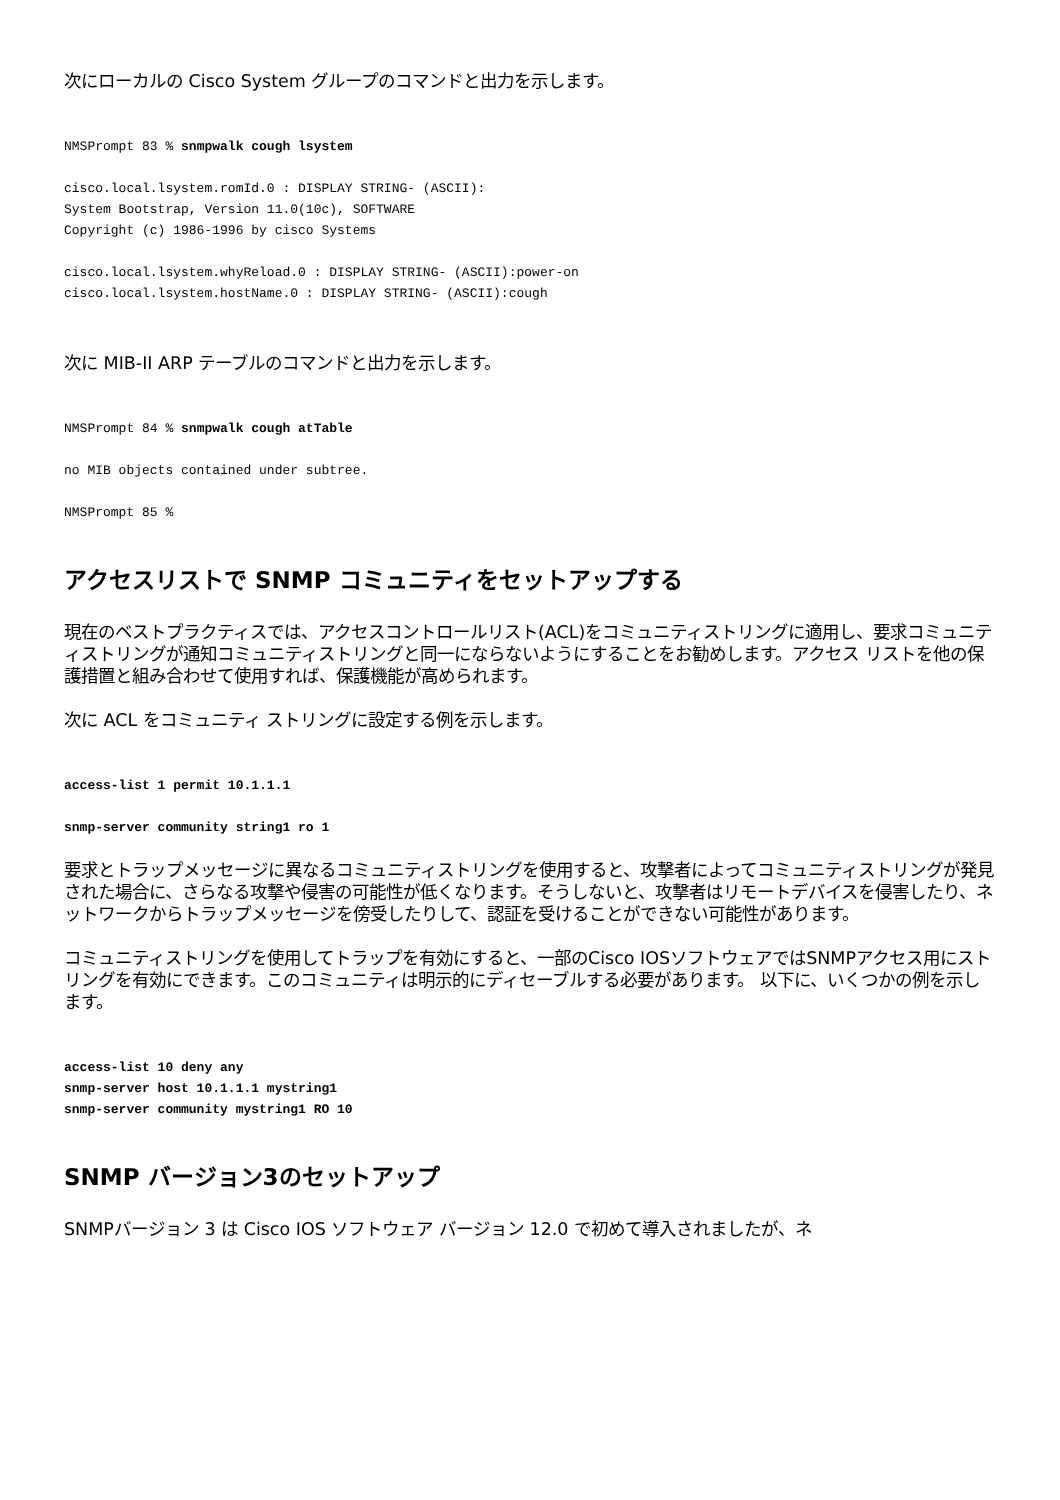次にローカルの Cisco System グループのコマンドと出力を示します。
NMSPrompt 83 % snmpwalk cough lsystem
cisco.local.lsystem.romId.0 : DISPLAY STRING- (ASCII):
System Bootstrap, Version 11.0(10c), SOFTWARE
Copyright (c) 1986-1996 by cisco Systems
cisco.local.lsystem.whyReload.0 : DISPLAY STRING- (ASCII):power-on
cisco.local.lsystem.hostName.0 : DISPLAY STRING- (ASCII):cough
次に MIB-II ARP テーブルのコマンドと出力を示します。
NMSPrompt 84 % snmpwalk cough atTable
no MIB objects contained under subtree.
NMSPrompt 85 %
アクセスリストで SNMP コミュニティをセットアップする
現在のベストプラクティスでは、アクセスコントロールリスト(ACL)をコミュニティストリングに適用し、要求コミュニティストリングが通知コミュニティストリングと同一にならないようにすることをお勧めします。アクセス リストを他の保護措置と組み合わせて使用すれば、保護機能が高められます。
次に ACL をコミュニティ ストリングに設定する例を示します。
access-list 1 permit 10.1.1.1
snmp-server community string1 ro 1
要求とトラップメッセージに異なるコミュニティストリングを使用すると、攻撃者によってコミュニティストリングが発見された場合に、さらなる攻撃や侵害の可能性が低くなります。そうしないと、攻撃者はリモートデバイスを侵害したり、ネットワークからトラップメッセージを傍受したりして、認証を受けることができない可能性があります。
コミュニティストリングを使用してトラップを有効にすると、一部のCisco IOSソフトウェアではSNMPアクセス用にストリングを有効にできます。このコミュニティは明示的にディセーブルする必要があります。 以下に、いくつかの例を示します。
access-list 10 deny any
snmp-server host 10.1.1.1 mystring1
snmp-server community mystring1 RO 10
SNMP バージョン3のセットアップ
SNMPバージョン 3 は Cisco IOS ソフトウェア バージョン 12.0 で初めて導入されましたが、ネ